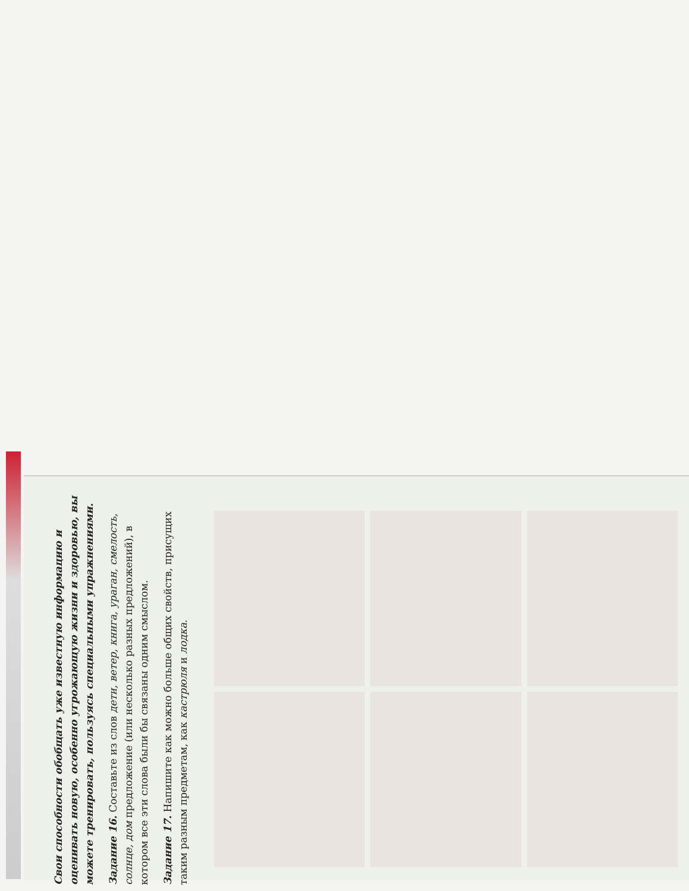Свои способности обобщать уже известную информацию и оценивать новую, особенно угрожающую жизни и здоровью, вы можете тренировать, пользуясь специальными упражнениями.
Задание 16. Составьте из слов дети, ветер, книга, ураган, смелость, солнце, дом предложение (или несколько разных предложений), в котором все эти слова были бы связаны одним смыслом.
Задание 17. Напишите как можно больше общих свойств, присущих таким разным предметам, как кастрюля и лодка.